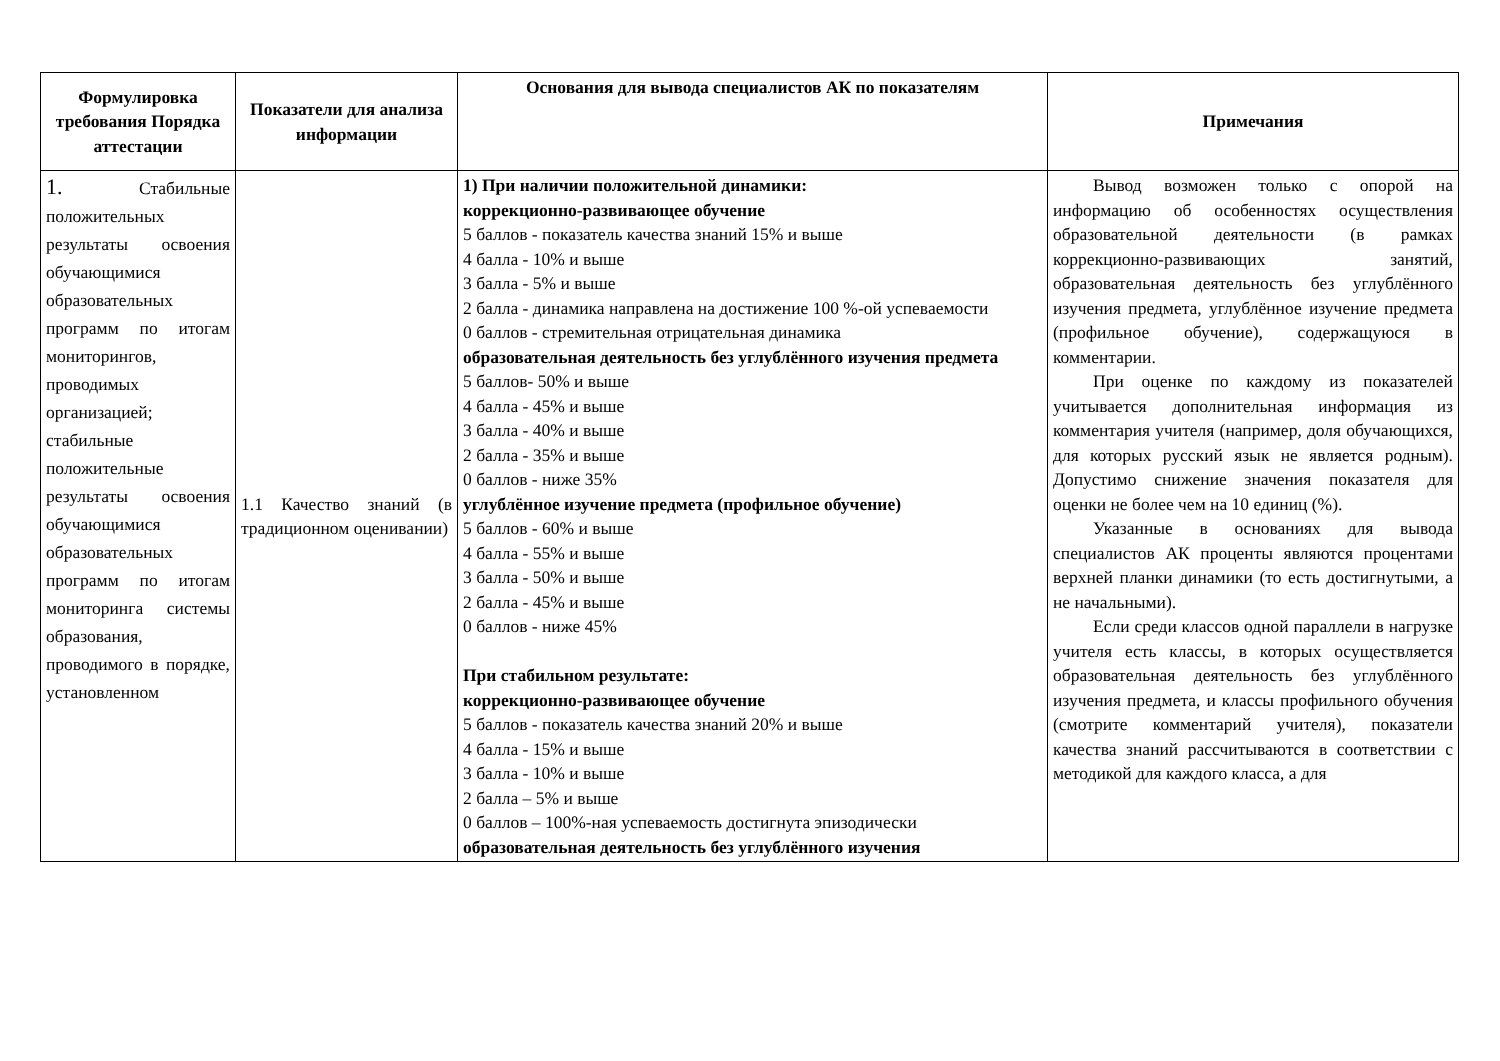| Формулировка требования Порядка аттестации | Показатели для анализа информации | Основания для вывода специалистов АК по показателям | Примечания |
| --- | --- | --- | --- |
| 1. Стабильные положительных результаты освоения обучающимися образовательных программ по итогам мониторингов, проводимых организацией; стабильные положительные результаты освоения обучающимися образовательных программ по итогам мониторинга системы образования, проводимого в порядке, установленном | 1.1 Качество знаний (в традиционном оценивании) | 1) При наличии положительной динамики: коррекционно-развивающее обучение 5 баллов - показатель качества знаний 15% и выше 4 балла - 10% и выше 3 балла - 5% и выше 2 балла - динамика направлена на достижение 100 %-ой успеваемости 0 баллов - стремительная отрицательная динамика образовательная деятельность без углублённого изучения предмета 5 баллов- 50% и выше 4 балла - 45% и выше 3 балла - 40% и выше 2 балла - 35% и выше 0 баллов - ниже 35% углублённое изучение предмета (профильное обучение) 5 баллов - 60% и выше 4 балла - 55% и выше 3 балла - 50% и выше 2 балла - 45% и выше 0 баллов - ниже 45% При стабильном результате: коррекционно-развивающее обучение 5 баллов - показатель качества знаний 20% и выше 4 балла - 15% и выше 3 балла - 10% и выше 2 балла – 5% и выше 0 баллов – 100%-ная успеваемость достигнута эпизодически образовательная деятельность без углублённого изучения | Вывод возможен только с опорой на информацию об особенностях осуществления образовательной деятельности (в рамках коррекционно-развивающих занятий, образовательная деятельность без углублённого изучения предмета, углублённое изучение предмета (профильное обучение), содержащуюся в комментарии. При оценке по каждому из показателей учитывается дополнительная информация из комментария учителя (например, доля обучающихся, для которых русский язык не является родным). Допустимо снижение значения показателя для оценки не более чем на 10 единиц (%). Указанные в основаниях для вывода специалистов АК проценты являются процентами верхней планки динамики (то есть достигнутыми, а не начальными). Если среди классов одной параллели в нагрузке учителя есть классы, в которых осуществляется образовательная деятельность без углублённого изучения предмета, и классы профильного обучения (смотрите комментарий учителя), показатели качества знаний рассчитываются в соответствии с методикой для каждого класса, а для |